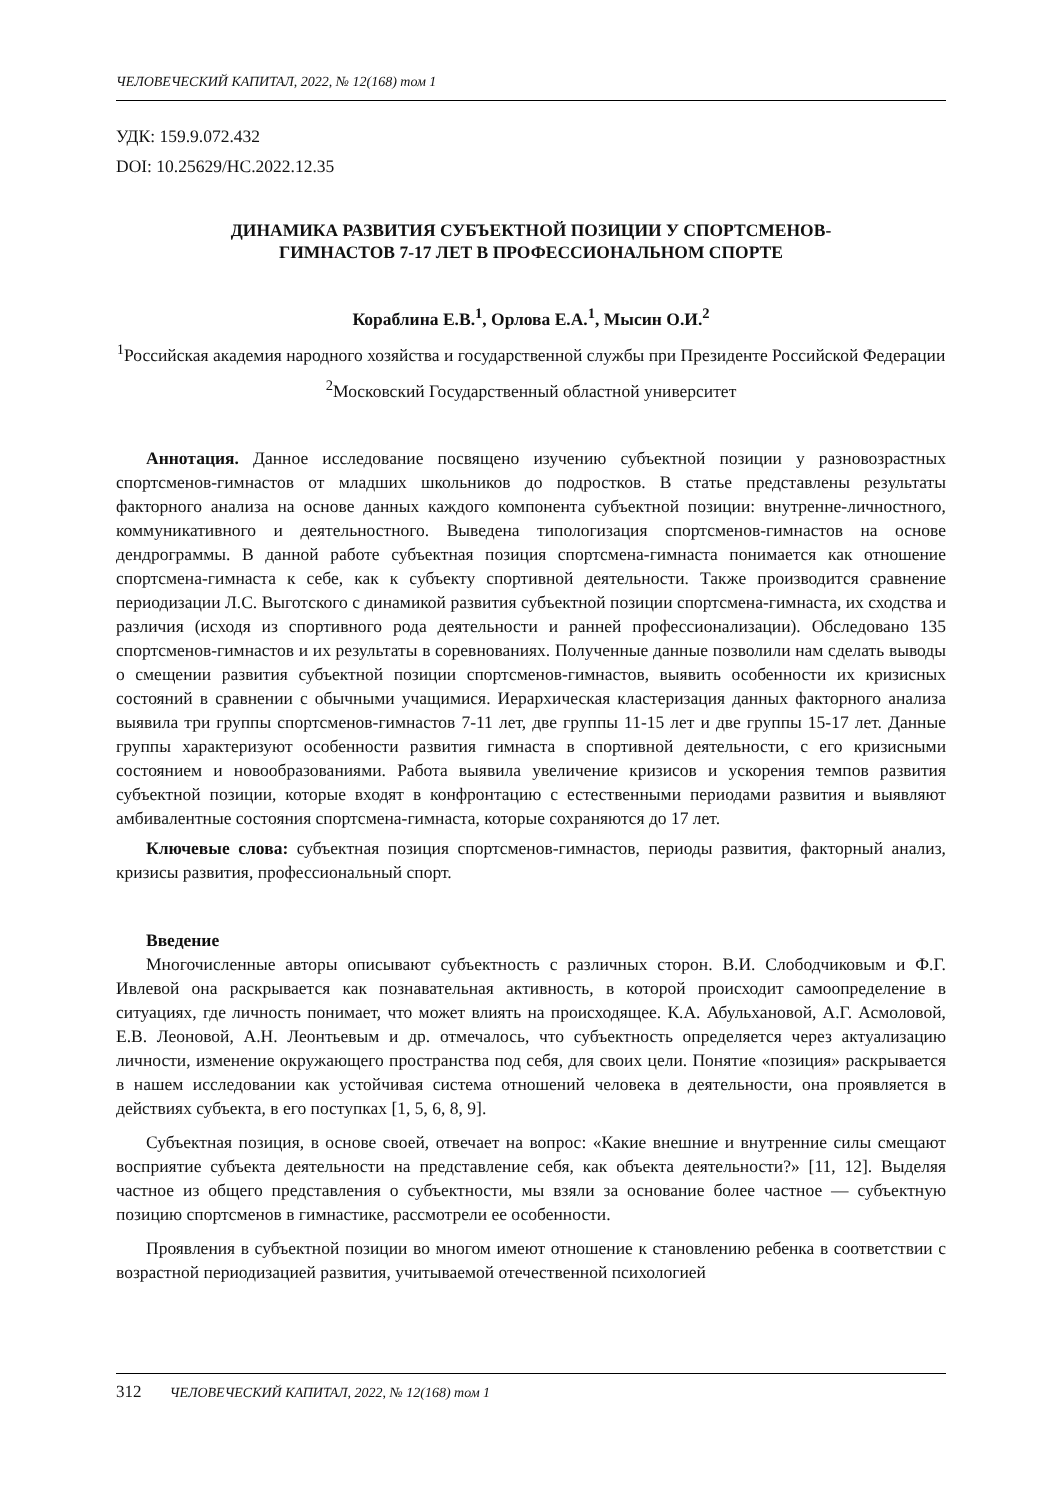ЧЕЛОВЕЧЕСКИЙ КАПИТАЛ, 2022, № 12(168) том 1
УДК: 159.9.072.432
DOI: 10.25629/HC.2022.12.35
ДИНАМИКА РАЗВИТИЯ СУБЪЕКТНОЙ ПОЗИЦИИ У СПОРТСМЕНОВ-
ГИМНАСТОВ 7-17 ЛЕТ В ПРОФЕССИОНАЛЬНОМ СПОРТЕ
Кораблина Е.В.<sup>1</sup>, Орлова Е.А.<sup>1</sup>, Мысин О.И.<sup>2</sup>
<sup>1</sup> Российская академия народного хозяйства и государственной службы при Президенте Российской Федерации
<sup>2</sup> Московский Государственный областной университет
Аннотация. Данное исследование посвящено изучению субъектной позиции у разновозрастных спортсменов-гимнастов от младших школьников до подростков. В статье представлены результаты факторного анализа на основе данных каждого компонента субъектной позиции: внутренне-личностного, коммуникативного и деятельностного. Выведена типологизация спортсменов-гимнастов на основе дендрограммы. В данной работе субъектная позиция спортсмена-гимнаста понимается как отношение спортсмена-гимнаста к себе, как к субъекту спортивной деятельности. Также производится сравнение периодизации Л.С. Выготского с динамикой развития субъектной позиции спортсмена-гимнаста, их сходства и различия (исходя из спортивного рода деятельности и ранней профессионализации). Обследовано 135 спортсменов-гимнастов и их результаты в соревнованиях. Полученные данные позволили нам сделать выводы о смещении развития субъектной позиции спортсменов-гимнастов, выявить особенности их кризисных состояний в сравнении с обычными учащимися. Иерархическая кластеризация данных факторного анализа выявила три группы спортсменов-гимнастов 7-11 лет, две группы 11-15 лет и две группы 15-17 лет. Данные группы характеризуют особенности развития гимнаста в спортивной деятельности, с его кризисными состоянием и новообразованиями. Работа выявила увеличение кризисов и ускорения темпов развития субъектной позиции, которые входят в конфронтацию с естественными периодами развития и выявляют амбивалентные состояния спортсмена-гимнаста, которые сохраняются до 17 лет.
Ключевые слова: субъектная позиция спортсменов-гимнастов, периоды развития, факторный анализ, кризисы развития, профессиональный спорт.
Введение
Многочисленные авторы описывают субъектность с различных сторон. В.И. Слободчиковым и Ф.Г. Ивлевой она раскрывается как познавательная активность, в которой происходит самоопределение в ситуациях, где личность понимает, что может влиять на происходящее. К.А. Абульхановой, А.Г. Асмоловой, Е.В. Леоновой, А.Н. Леонтьевым и др. отмечалось, что субъектность определяется через актуализацию личности, изменение окружающего пространства под себя, для своих цели. Понятие «позиция» раскрывается в нашем исследовании как устойчивая система отношений человека в деятельности, она проявляется в действиях субъекта, в его поступках [1, 5, 6, 8, 9].
Субъектная позиция, в основе своей, отвечает на вопрос: «Какие внешние и внутренние силы смещают восприятие субъекта деятельности на представление себя, как объекта деятельности?» [11, 12]. Выделяя частное из общего представления о субъектности, мы взяли за основание более частное — субъектную позицию спортсменов в гимнастике, рассмотрели ее особенности.
Проявления в субъектной позиции во многом имеют отношение к становлению ребенка в соответствии с возрастной периодизацией развития, учитываемой отечественной психологией
312 ЧЕЛОВЕЧЕСКИЙ КАПИТАЛ, 2022, № 12(168) том 1